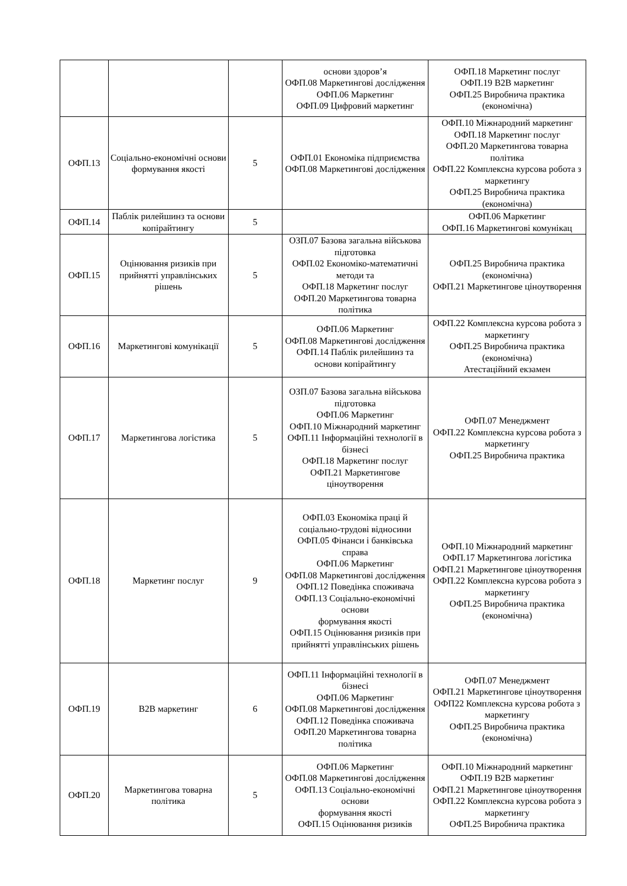| | | | основи здоров’я ОФП.08 Маркетингові дослідження ОФП.06 Маркетинг ОФП.09 Цифровий маркетинг | ОФП.18 Маркетинг послуг ОФП.19 B2B маркетинг ОФП.25 Виробнича практика (економічна) |
| ОФП.13 | Соціально-економічні основи формування якості | 5 | ОФП.01 Економіка підприємства ОФП.08 Маркетингові дослідження | ОФП.10 Міжнародний маркетинг ОФП.18 Маркетинг послуг ОФП.20 Маркетингова товарна політика ОФП.22 Комплексна курсова робота з маркетингу ОФП.25 Виробнича практика (економічна) |
| ОФП.14 | Паблік рилейшинз та основи копірайтингу | 5 | | ОФП.06 Маркетинг ОФП.16 Маркетингові комунікац |
| ОФП.15 | Оцінювання ризиків при прийнятті управлінських рішень | 5 | ОЗП.07 Базова загальна військова підготовка ОФП.02 Економіко-математичні методи та ОФП.18 Маркетинг послуг ОФП.20 Маркетингова товарна політика | ОФП.25 Виробнича практика (економічна) ОФП.21 Маркетингове ціноутворення |
| ОФП.16 | Маркетингові комунікації | 5 | ОФП.06 Маркетинг ОФП.08 Маркетингові дослідження ОФП.14 Паблік рилейшинз та основи копірайтингу | ОФП.22 Комплексна курсова робота з маркетингу ОФП.25 Виробнича практика (економічна) Атестаційний екзамен |
| ОФП.17 | Маркетингова логістика | 5 | ОЗП.07 Базова загальна військова підготовка ОФП.06 Маркетинг ОФП.10 Міжнародний маркетинг ОФП.11 Інформаційні технології в бізнесі ОФП.18 Маркетинг послуг ОФП.21 Маркетингове ціноутворення | ОФП.07 Менеджмент ОФП.22 Комплексна курсова робота з маркетингу ОФП.25 Виробнича практика |
| ОФП.18 | Маркетинг послуг | 9 | ОФП.03 Економіка праці й соціально-трудові відносини ОФП.05 Фінанси і банківська справа ОФП.06 Маркетинг ОФП.08 Маркетингові дослідження ОФП.12 Поведінка споживача ОФП.13 Соціально-економічні основи формування якості ОФП.15 Оцінювання ризиків при прийнятті управлінських рішень | ОФП.10 Міжнародний маркетинг ОФП.17 Маркетингова логістика ОФП.21 Маркетингове ціноутворення ОФП.22 Комплексна курсова робота з маркетингу ОФП.25 Виробнича практика (економічна) |
| ОФП.19 | B2B маркетинг | 6 | ОФП.11 Інформаційні технології в бізнесі ОФП.06 Маркетинг ОФП.08 Маркетингові дослідження ОФП.12 Поведінка споживача ОФП.20 Маркетингова товарна політика | ОФП.07 Менеджмент ОФП.21 Маркетингове ціноутворення ОФП22 Комплексна курсова робота з маркетингу ОФП.25 Виробнича практика (економічна) |
| ОФП.20 | Маркетингова товарна політика | 5 | ОФП.06 Маркетинг ОФП.08 Маркетингові дослідження ОФП.13 Соціально-економічні основи формування якості ОФП.15 Оцінювання ризиків | ОФП.10 Міжнародний маркетинг ОФП.19 B2B маркетинг ОФП.21 Маркетингове ціноутворення ОФП.22 Комплексна курсова робота з маркетингу ОФП.25 Виробнича практика |